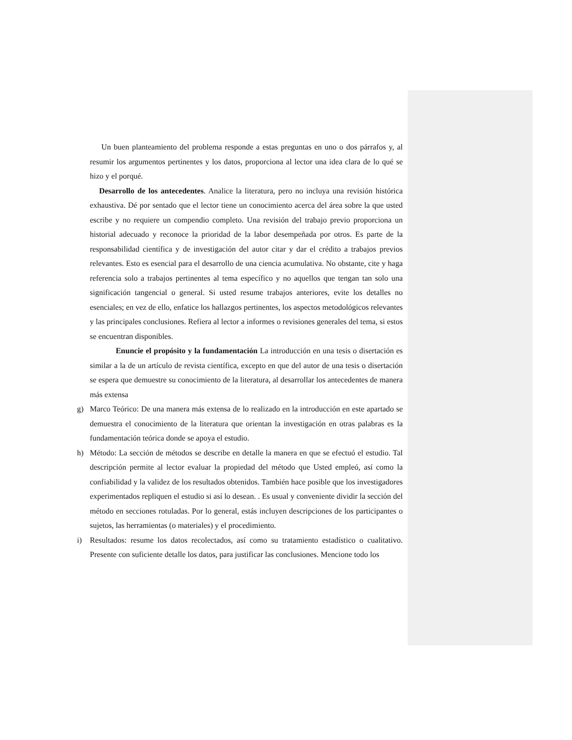Un buen planteamiento del problema responde a estas preguntas en uno o dos párrafos y, al resumir los argumentos pertinentes y los datos, proporciona al lector una idea clara de lo qué se hizo y el porqué.
Desarrollo de los antecedentes. Analice la literatura, pero no incluya una revisión histórica exhaustiva. Dé por sentado que el lector tiene un conocimiento acerca del área sobre la que usted escribe y no requiere un compendio completo. Una revisión del trabajo previo proporciona un historial adecuado y reconoce la prioridad de la labor desempeñada por otros. Es parte de la responsabilidad científica y de investigación del autor citar y dar el crédito a trabajos previos relevantes. Esto es esencial para el desarrollo de una ciencia acumulativa. No obstante, cite y haga referencia solo a trabajos pertinentes al tema específico y no aquellos que tengan tan solo una significación tangencial o general. Si usted resume trabajos anteriores, evite los detalles no esenciales; en vez de ello, enfatice los hallazgos pertinentes, los aspectos metodológicos relevantes y las principales conclusiones. Refiera al lector a informes o revisiones generales del tema, si estos se encuentran disponibles.
Enuncie el propósito y la fundamentación La introducción en una tesis o disertación es similar a la de un artículo de revista científica, excepto en que del autor de una tesis o disertación se espera que demuestre su conocimiento de la literatura, al desarrollar los antecedentes de manera más extensa
g) Marco Teórico: De una manera más extensa de lo realizado en la introducción en este apartado se demuestra el conocimiento de la literatura que orientan la investigación en otras palabras es la fundamentación teórica donde se apoya el estudio.
h) Método: La sección de métodos se describe en detalle la manera en que se efectuó el estudio. Tal descripción permite al lector evaluar la propiedad del método que Usted empleó, así como la confiabilidad y la validez de los resultados obtenidos. También hace posible que los investigadores experimentados repliquen el estudio si así lo desean. . Es usual y conveniente dividir la sección del método en secciones rotuladas. Por lo general, estás incluyen descripciones de los participantes o sujetos, las herramientas (o materiales) y el procedimiento.
i) Resultados: resume los datos recolectados, así como su tratamiento estadístico o cualitativo. Presente con suficiente detalle los datos, para justificar las conclusiones. Mencione todo los